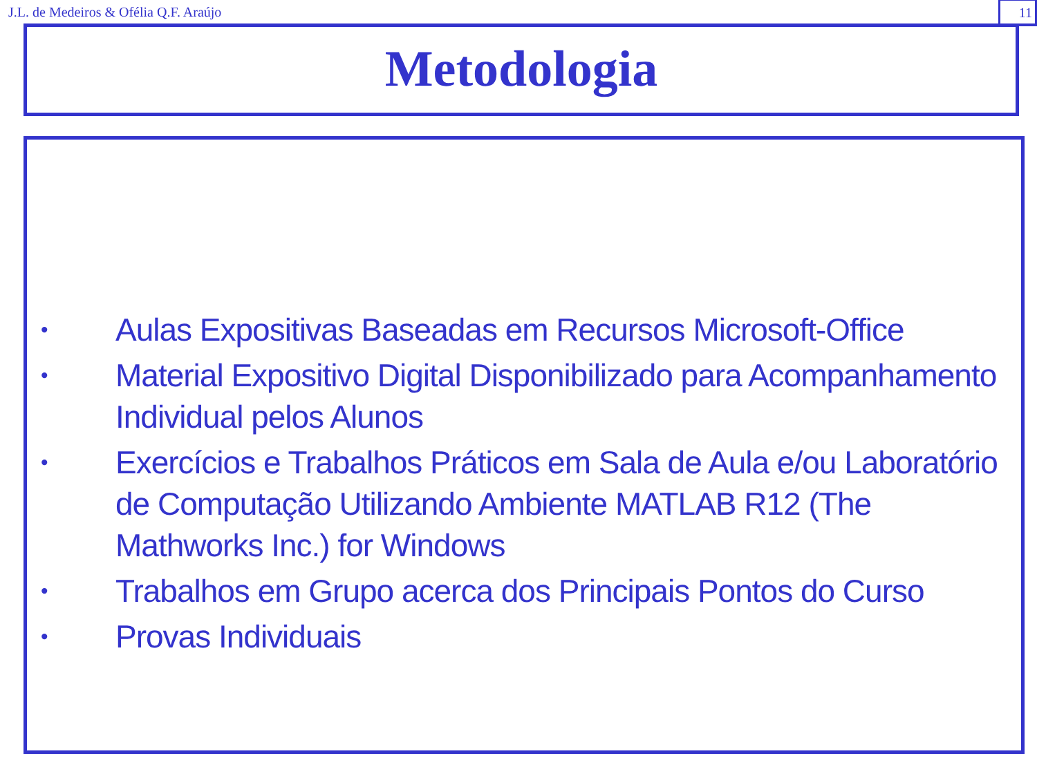J.L. de Medeiros & Ofélia Q.F. Araújo 11
Metodologia
• Aulas Expositivas Baseadas em Recursos Microsoft-Office
• Material Expositivo Digital Disponibilizado para Acompanhamento Individual pelos Alunos
• Exercícios e Trabalhos Práticos em Sala de Aula e/ou Laboratório de Computação Utilizando Ambiente MATLAB R12 (The Mathworks Inc.) for Windows
• Trabalhos em Grupo acerca dos Principais Pontos do Curso
• Provas Individuais